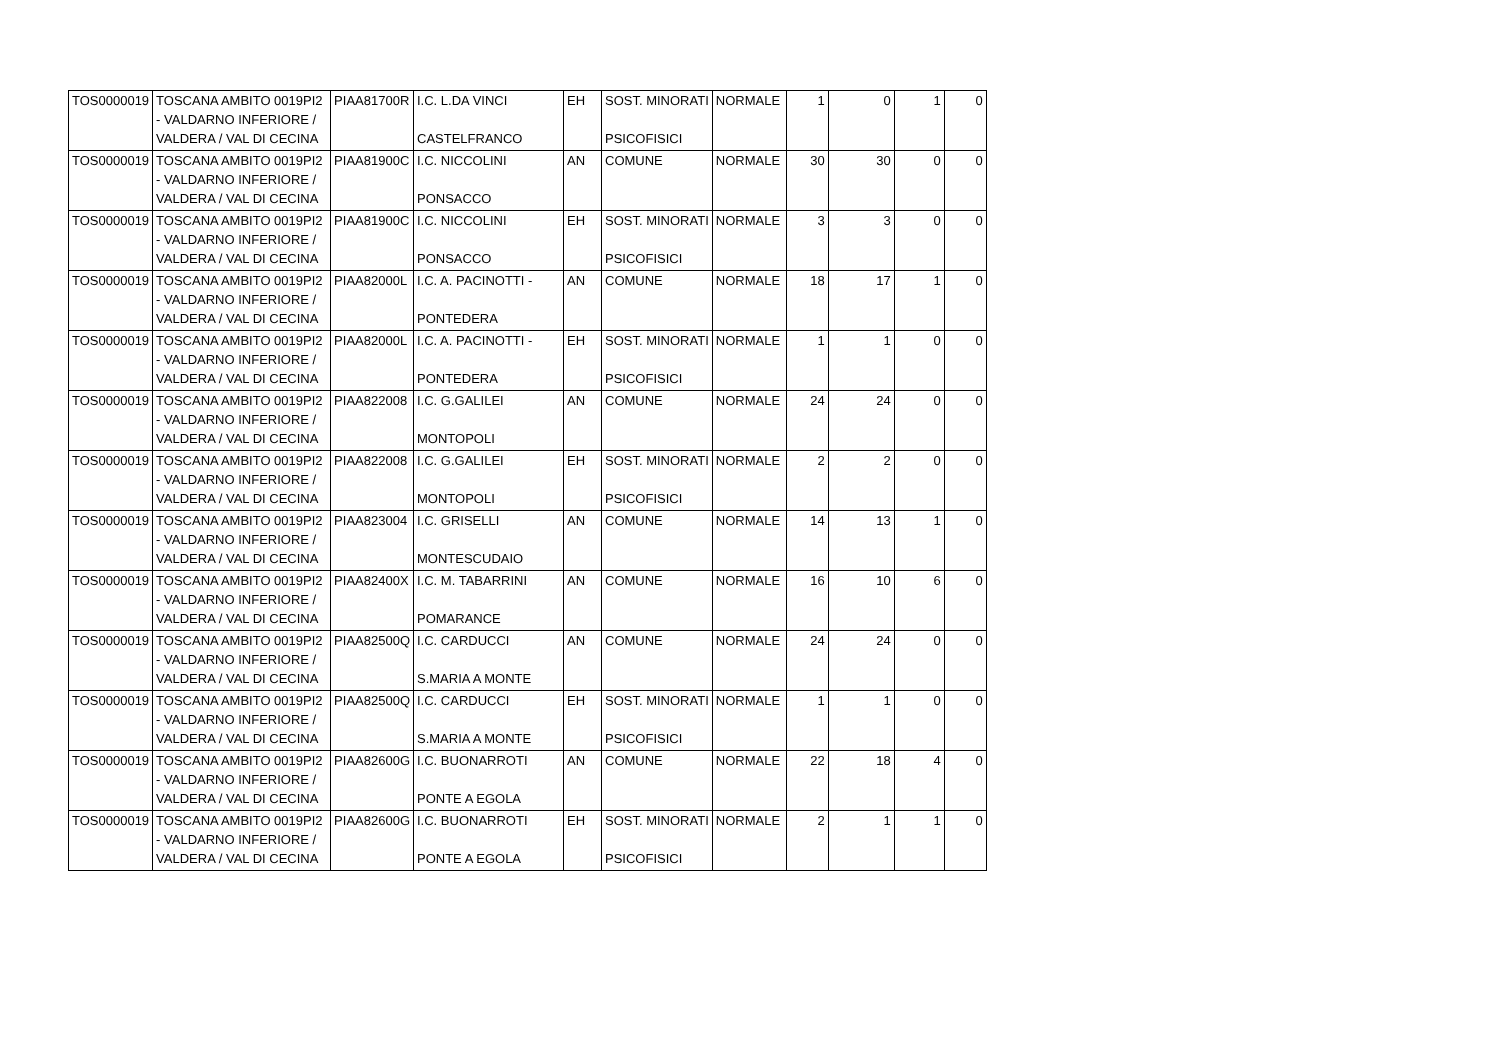| TOS0000019 | TOSCANA AMBITO 0019PI2 - VALDARNO INFERIORE / VALDERA / VAL DI CECINA | PIAA81700R | I.C. L.DA VINCI CASTELFRANCO | EH | SOST. MINORATI PSICOFISICI | NORMALE | 1 | 0 | 1 | 0 |
| TOS0000019 | TOSCANA AMBITO 0019PI2 - VALDARNO INFERIORE / VALDERA / VAL DI CECINA | PIAA81900C | I.C. NICCOLINI PONSACCO | AN | COMUNE | NORMALE | 30 | 30 | 0 | 0 |
| TOS0000019 | TOSCANA AMBITO 0019PI2 - VALDARNO INFERIORE / VALDERA / VAL DI CECINA | PIAA81900C | I.C. NICCOLINI PONSACCO | EH | SOST. MINORATI PSICOFISICI | NORMALE | 3 | 3 | 0 | 0 |
| TOS0000019 | TOSCANA AMBITO 0019PI2 - VALDARNO INFERIORE / VALDERA / VAL DI CECINA | PIAA82000L | I.C. A. PACINOTTI - PONTEDERA | AN | COMUNE | NORMALE | 18 | 17 | 1 | 0 |
| TOS0000019 | TOSCANA AMBITO 0019PI2 - VALDARNO INFERIORE / VALDERA / VAL DI CECINA | PIAA82000L | I.C. A. PACINOTTI - PONTEDERA | EH | SOST. MINORATI PSICOFISICI | NORMALE | 1 | 1 | 0 | 0 |
| TOS0000019 | TOSCANA AMBITO 0019PI2 - VALDARNO INFERIORE / VALDERA / VAL DI CECINA | PIAA822008 | I.C. G.GALILEI MONTOPOLI | AN | COMUNE | NORMALE | 24 | 24 | 0 | 0 |
| TOS0000019 | TOSCANA AMBITO 0019PI2 - VALDARNO INFERIORE / VALDERA / VAL DI CECINA | PIAA822008 | I.C. G.GALILEI MONTOPOLI | EH | SOST. MINORATI PSICOFISICI | NORMALE | 2 | 2 | 0 | 0 |
| TOS0000019 | TOSCANA AMBITO 0019PI2 - VALDARNO INFERIORE / VALDERA / VAL DI CECINA | PIAA823004 | I.C. GRISELLI MONTESCUDAIO | AN | COMUNE | NORMALE | 14 | 13 | 1 | 0 |
| TOS0000019 | TOSCANA AMBITO 0019PI2 - VALDARNO INFERIORE / VALDERA / VAL DI CECINA | PIAA82400X | I.C. M. TABARRINI POMARANCE | AN | COMUNE | NORMALE | 16 | 10 | 6 | 0 |
| TOS0000019 | TOSCANA AMBITO 0019PI2 - VALDARNO INFERIORE / VALDERA / VAL DI CECINA | PIAA82500Q | I.C. CARDUCCI S.MARIA A MONTE | AN | COMUNE | NORMALE | 24 | 24 | 0 | 0 |
| TOS0000019 | TOSCANA AMBITO 0019PI2 - VALDARNO INFERIORE / VALDERA / VAL DI CECINA | PIAA82500Q | I.C. CARDUCCI S.MARIA A MONTE | EH | SOST. MINORATI PSICOFISICI | NORMALE | 1 | 1 | 0 | 0 |
| TOS0000019 | TOSCANA AMBITO 0019PI2 - VALDARNO INFERIORE / VALDERA / VAL DI CECINA | PIAA82600G | I.C. BUONARROTI PONTE A EGOLA | AN | COMUNE | NORMALE | 22 | 18 | 4 | 0 |
| TOS0000019 | TOSCANA AMBITO 0019PI2 - VALDARNO INFERIORE / VALDERA / VAL DI CECINA | PIAA82600G | I.C. BUONARROTI PONTE A EGOLA | EH | SOST. MINORATI PSICOFISICI | NORMALE | 2 | 1 | 1 | 0 |